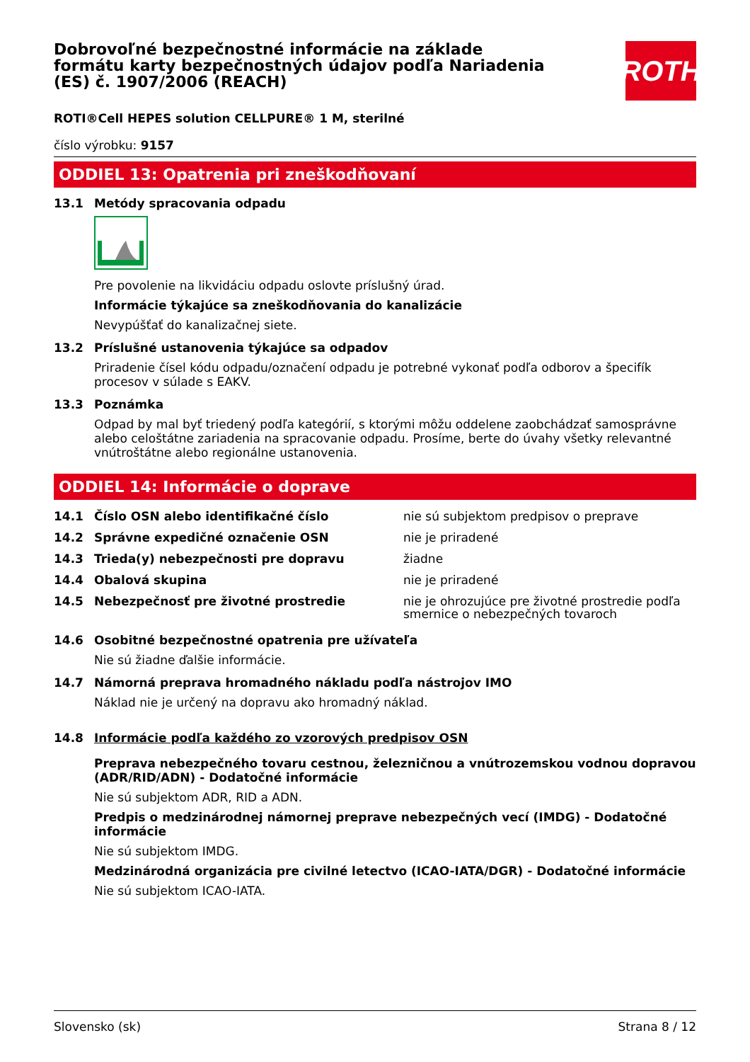Dobrovoľné bezpečnostné informácie na základe formátu karty bezpečnostných údajov podľa Nariadenia (ES) č. 1907/2006 (REACH)
ROTH
ROTI®Cell HEPES solution CELLPURE® 1 M, sterilné
číslo výrobku: 9157
ODDIEL 13: Opatrenia pri zneškodňovaní
13.1 Metódy spracovania odpadu
Pre povolenie na likvidáciu odpadu oslovte príslušný úrad.
Informácie týkajúce sa zneškodňovania do kanalizácie
Nevypúšťať do kanalizačnej siete.
13.2 Príslušné ustanovenia týkajúce sa odpadov
Priradenie čísel kódu odpadu/označení odpadu je potrebné vykonať podľa odborov a špecifík procesov v súlade s EAKV.
13.3 Poznámka
Odpad by mal byť triedený podľa kategórií, s ktorými môžu oddelene zaobchádzať samosprávne alebo celoštátne zariadenia na spracovanie odpadu. Prosíme, berte do úvahy všetky relevantné vnútroštátne alebo regionálne ustanovenia.
ODDIEL 14: Informácie o doprave
| 14.1 | Číslo OSN alebo identifikačné číslo | nie sú subjektom predpisov o preprave |
| 14.2 | Správne expedičné označenie OSN | nie je priradené |
| 14.3 | Trieda(y) nebezpečnosti pre dopravu | žiadne |
| 14.4 | Obalová skupina | nie je priradené |
| 14.5 | Nebezpečnosť pre životné prostredie | nie je ohrozujúce pre životné prostredie podľa smernice o nebezpečných tovaroch |
14.6 Osobitné bezpečnostné opatrenia pre užívateľa
Nie sú žiadne ďalšie informácie.
14.7 Námorná preprava hromadného nákladu podľa nástrojov IMO
Náklad nie je určený na dopravu ako hromadný náklad.
14.8 Informácie podľa každého zo vzorových predpisov OSN
Preprava nebezpečného tovaru cestnou, železničnou a vnútrozemskou vodnou dopravou (ADR/RID/ADN) - Dodatočné informácie
Nie sú subjektom ADR, RID a ADN.
Predpis o medzinárodnej námornej preprave nebezpečných vecí (IMDG) - Dodatočné informácie
Nie sú subjektom IMDG.
Medzinárodná organizácia pre civilné letectvo (ICAO-IATA/DGR) - Dodatočné informácie
Nie sú subjektom ICAO-IATA.
Slovensko (sk) Strana 8 / 12